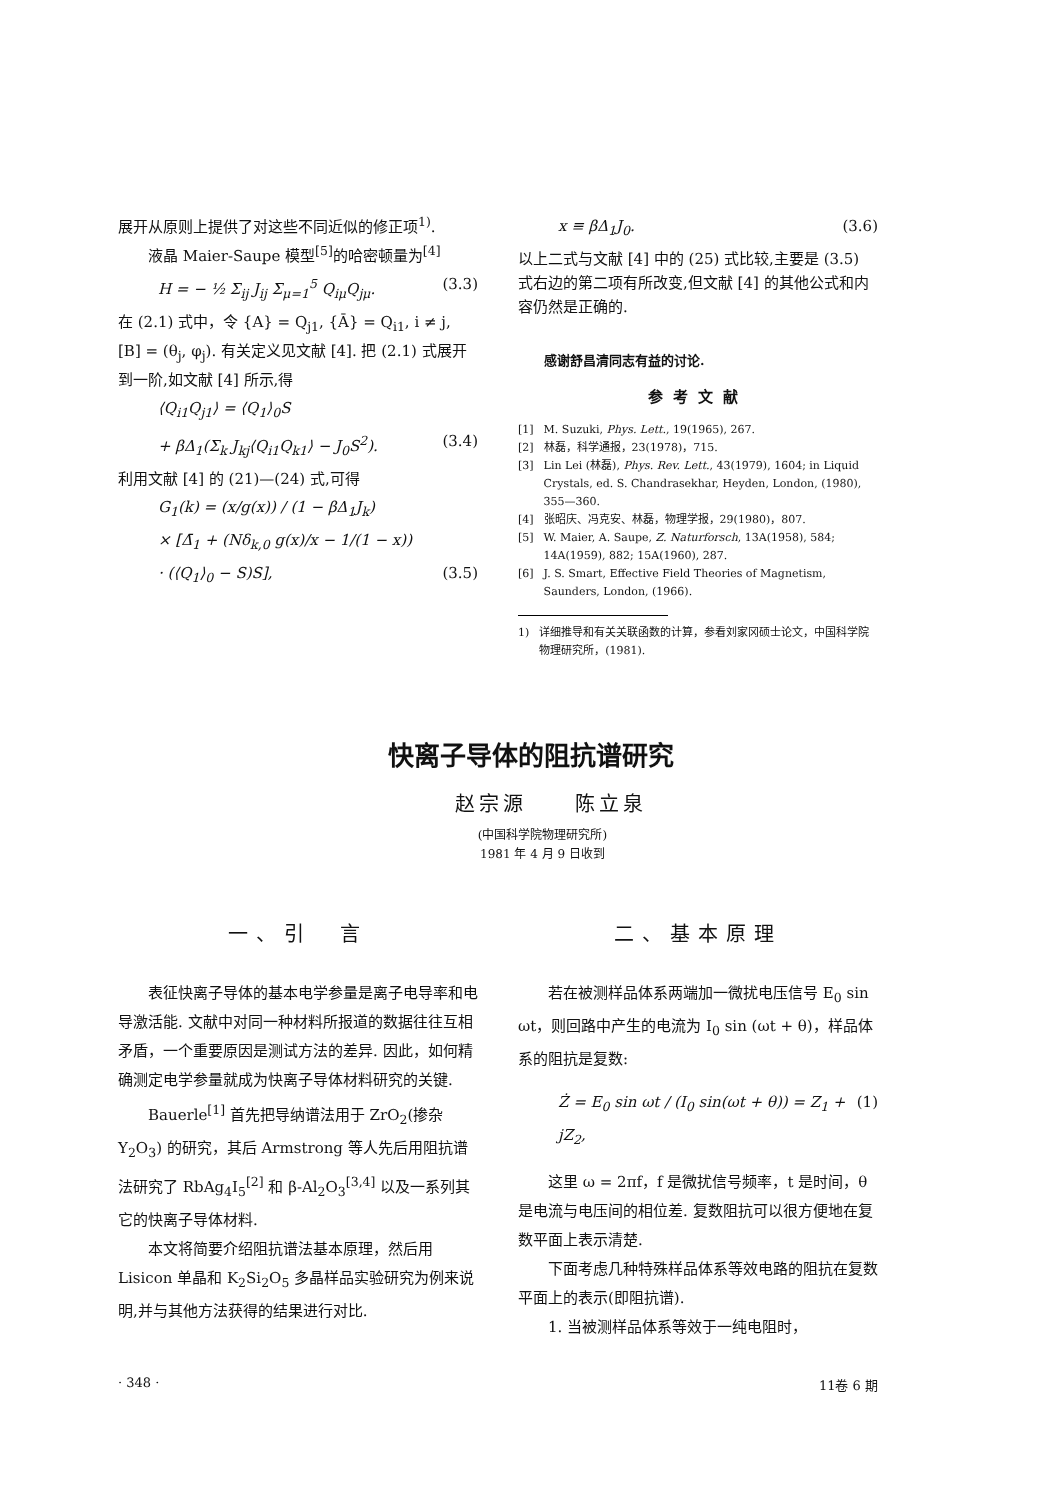展开从原则上提供了对这些不同近似的修正项<sup>1)</sup>.
液晶 Maier-Saupe 模型<sup>[5]</sup>的哈密顿量为<sup>[4]</sup>
H = − ½ Σ<sub>ij</sub> J<sub>ij</sub> Σ<sub>μ=1</sub><sup>5</sup> Q<sub>iμ</sub>Q<sub>jμ</sub>. (3.3)
在 (2.1) 式中，令 {A} = Q<sub>j1</sub>, {Ā} = Q<sub>i1</sub>, i ≠ j, [B] = (θ<sub>j</sub>, φ<sub>j</sub>). 有关定义见文献 [4]. 把 (2.1) 式展开到一阶,如文献 [4] 所示,得
⟨Q<sub>i1</sub>Q<sub>j1</sub>⟩ = ⟨Q<sub>1</sub>⟩<sub>0</sub>S
+ βΔ<sub>1</sub>(Σ<sub>k</sub> J<sub>kj</sub>⟨Q<sub>i1</sub>Q<sub>k1</sub>⟩ − J<sub>0</sub>S<sup>2</sup>). (3.4)
利用文献 [4] 的 (21)—(24) 式,可得
G<sub>1</sub>(k) = (x/g(x)) / (1 − βΔ<sub>1</sub>J<sub>k</sub>)
× [Δ̄<sub>1</sub> + (Nδ<sub>k,0</sub> g(x)/x − 1/(1 − x))
· (⟨Q<sub>1</sub>⟩<sub>0</sub> − S)S], (3.5)
x ≡ βΔ<sub>1</sub>J<sub>0</sub>. (3.6)
以上二式与文献 [4] 中的 (25) 式比较,主要是 (3.5) 式右边的第二项有所改变,但文献 [4] 的其他公式和内容仍然是正确的.
感谢舒昌清同志有益的讨论.
参考文献
[1] M. Suzuki, Phys. Lett., 19(1965), 267.
[2] 林磊，科学通报，23(1978)，715.
[3] Lin Lei (林磊), Phys. Rev. Lett., 43(1979), 1604; in Liquid Crystals, ed. S. Chandrasekhar, Heyden, London, (1980), 355—360.
[4] 张昭庆、冯克安、林磊，物理学报，29(1980)，807.
[5] W. Maier, A. Saupe, Z. Naturforsch, 13A(1958), 584; 14A(1959), 882; 15A(1960), 287.
[6] J. S. Smart, Effective Field Theories of Magnetism, Saunders, London, (1966).
1) 详细推导和有关关联函数的计算，参看刘家冈硕士论文，中国科学院物理研究所，(1981).
快离子导体的阻抗谱研究
赵宗源　　陈立泉
(中国科学院物理研究所)
1981 年 4 月 9 日收到
一、引　言
表征快离子导体的基本电学参量是离子电导率和电导激活能. 文献中对同一种材料所报道的数据往往互相矛盾，一个重要原因是测试方法的差异. 因此，如何精确测定电学参量就成为快离子导体材料研究的关键.
Bauerle<sup>[1]</sup> 首先把导纳谱法用于 ZrO<sub>2</sub>(掺杂 Y<sub>2</sub>O<sub>3</sub>) 的研究，其后 Armstrong 等人先后用阻抗谱法研究了 RbAg<sub>4</sub>I<sub>5</sub><sup>[2]</sup> 和 β-Al<sub>2</sub>O<sub>3</sub><sup>[3,4]</sup> 以及一系列其它的快离子导体材料.
本文将简要介绍阻抗谱法基本原理，然后用 Lisicon 单晶和 K<sub>2</sub>Si<sub>2</sub>O<sub>5</sub> 多晶样品实验研究为例来说明,并与其他方法获得的结果进行对比.
二、基本原理
若在被测样品体系两端加一微扰电压信号 E<sub>0</sub> sin ωt，则回路中产生的电流为 I<sub>0</sub> sin (ωt + θ)，样品体系的阻抗是复数:
Ż = E<sub>0</sub> sin ωt / (I<sub>0</sub> sin(ωt + θ)) = Z<sub>1</sub> + jZ<sub>2</sub>, (1)
这里 ω = 2πf，f 是微扰信号频率，t 是时间，θ 是电流与电压间的相位差. 复数阻抗可以很方便地在复数平面上表示清楚.
下面考虑几种特殊样品体系等效电路的阻抗在复数平面上的表示(即阻抗谱).
1. 当被测样品体系等效于一纯电阻时，
· 348 · 11卷 6 期